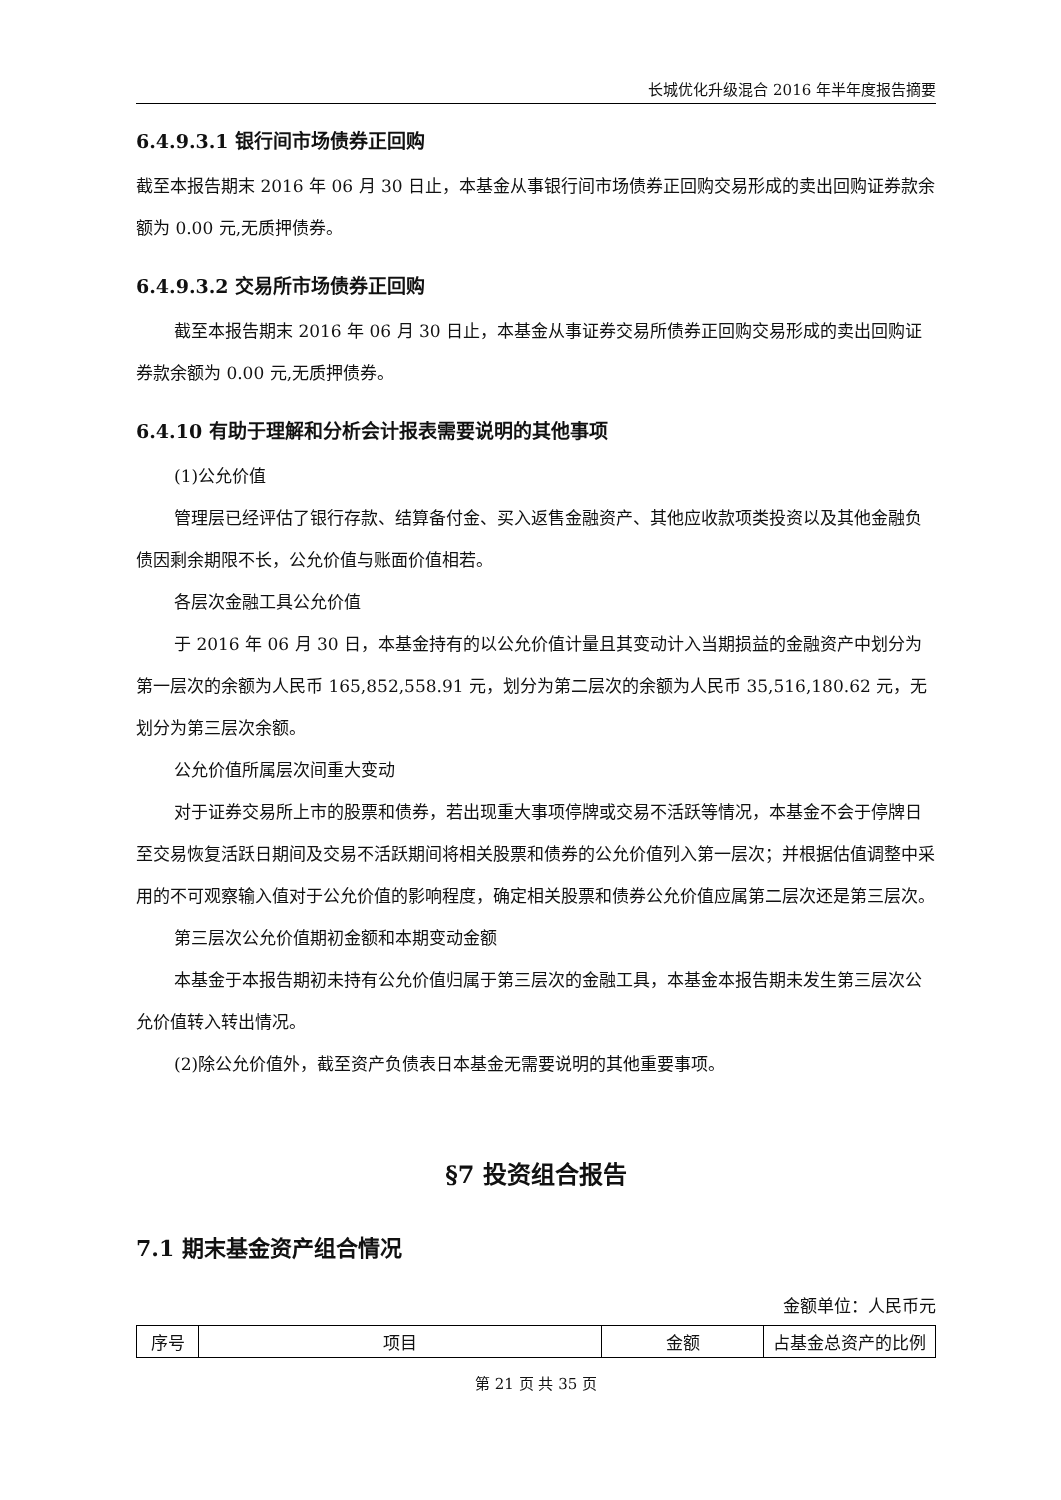长城优化升级混合 2016 年半年度报告摘要
6.4.9.3.1 银行间市场债券正回购
截至本报告期末 2016 年 06 月 30 日止，本基金从事银行间市场债券正回购交易形成的卖出回购证券款余额为 0.00 元,无质押债券。
6.4.9.3.2 交易所市场债券正回购
截至本报告期末 2016 年 06 月 30 日止，本基金从事证券交易所债券正回购交易形成的卖出回购证券款余额为 0.00 元,无质押债券。
6.4.10 有助于理解和分析会计报表需要说明的其他事项
(1)公允价值
管理层已经评估了银行存款、结算备付金、买入返售金融资产、其他应收款项类投资以及其他金融负债因剩余期限不长，公允价值与账面价值相若。
各层次金融工具公允价值
于 2016 年 06 月 30 日，本基金持有的以公允价值计量且其变动计入当期损益的金融资产中划分为第一层次的余额为人民币 165,852,558.91 元，划分为第二层次的余额为人民币 35,516,180.62 元，无划分为第三层次余额。
公允价值所属层次间重大变动
对于证券交易所上市的股票和债券，若出现重大事项停牌或交易不活跃等情况，本基金不会于停牌日至交易恢复活跃日期间及交易不活跃期间将相关股票和债券的公允价值列入第一层次；并根据估值调整中采用的不可观察输入值对于公允价值的影响程度，确定相关股票和债券公允价值应属第二层次还是第三层次。
第三层次公允价值期初金额和本期变动金额
本基金于本报告期初未持有公允价值归属于第三层次的金融工具，本基金本报告期未发生第三层次公允价值转入转出情况。
(2)除公允价值外，截至资产负债表日本基金无需要说明的其他重要事项。
§7 投资组合报告
7.1 期末基金资产组合情况
金额单位：人民币元
| 序号 | 项目 | 金额 | 占基金总资产的比例 |
| --- | --- | --- | --- |
第 21 页 共 35 页